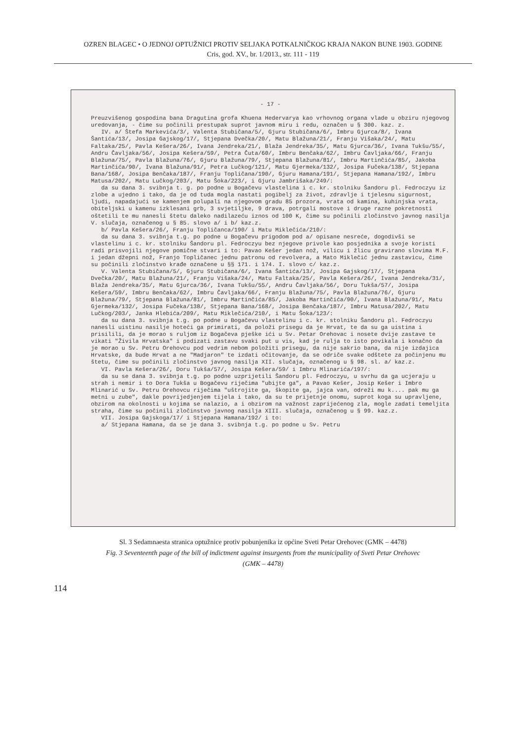OZREN BLAGEC • O JEDNOJ OPTUŽNICI PROTIV SELJAKA POTKALNIČKOG KRAJA NAKON BUNE 1903. GODINE
Cris, god. XV., br. 1/2013., str. 111 - 119
- 17 -
Preuzvišenog gospodina bana Dragutina grofa Khuena Hedervarya kao vrhovnog organa vlade u obziru njegovog uredovanja, - čime su počinili prestupak suprot javnom miru i redu, označen u § 300. kaz. z.
IV. a/ Štefa Markevića/3/, Valenta Stubičana/5/, Gjuru Stubičana/6/, Imbru Gjurca/8/, Ivana Šantića/13/, Josipa Gajskog/17/, Stjepana Dvečka/20/, Matu Blažuna/21/, Franju Višaka/24/, Matu Faltaka/25/, Pavla Kešera/26/, Ivana Jendreka/21/, Blaža Jendreka/35/, Matu Gjurca/36/, Ivana Tukšu/55/, Andru Čavljaka/56/, Josipa Kešera/59/, Petra Čuta/60/, Imbru Benčaka/62/, Imbru Čavljaka/66/, Franju Blažuna/75/, Pavla Blažuna/76/, Gjuru Blažuna/79/, Stjepana Blažuna/81/, Imbru Martinčića/85/, Jakoba Martinčića/90/, Ivana Blažuna/91/, Petra Lučkog/121/, Matu Gjermeka/132/, Josipa Fučeka/138/, Stjepana Bana/168/, Josipa Benčaka/187/, Franju Topličana/190/, Gjuru Hamana/191/, Stjepana Hamana/192/, Imbru Matusa/202/, Matu Lučkog/203/, Matu Šoka/223/, i Gjuru Jambrišaka/249/:
da su dana 3. svibnja t. g. po podne u Bogačevu vlastelina i c. kr. stolniku Šandoru pl. Fedroczyu iz zlobe a ujedno i tako, da je od tuda mogla nastati pogibelj za život, zdravlje i tjelesnu sigurnost, ljudi, napadajući se kamenjem polupali na njegovom gradu 85 prozora, vrata od kamina, kuhinjska vrata, obiteljski u kamenu izklesani grb, 3 svjetiljke, 9 drava, potrgali mostove i druge razne pokretnosti oštetili te mu nanesli štetu daleko nadilazeću iznos od 100 K, čime su počinili zločinstvo javnog nasilja V. slučaja, označenog u § 85. slovo a/ i b/ kaz.z.
b/ Pavla Kešera/26/, Franju Topličanca/190/ i Matu Miklečića/210/:
da su dana 3. svibnja t.g. po podne u Bogačevu prigodom pod a/ opisane nesreće, dogodivši se vlastelinu i c. kr. stolniku Šandoru pl. Fedroczyu bez njegove privole kao posjednika a svoje koristi radi prisvojili njegove pomične stvari i to: Pavao Kešer jedan nož, vilicu i žlicu gravirano slovima M.F. i jedan džepni nož, Franjo Topličanec jednu patronu od revolvera, a Mato Miklečić jednu zastavicu, čime su počinili zločinstvo krađe označene u §§ 171. i 174. I. slovo c/ kaz.z.
V. Valenta Stubičana/5/, Gjuru Stubičana/6/, Ivana Šantića/13/, Josipa Gajskog/17/, Stjepana Dvečka/20/, Matu Blažuna/21/, Franju Višaka/24/, Matu Faltaka/25/, Pavla Kešera/26/, Ivana Jendreka/31/, Blaža Jendreka/35/, Matu Gjurca/36/, Ivana Tukšu/55/, Andru Čavljaka/56/, Doru Tukša/57/, Josipa Kešera/59/, Imbru Benčaka/62/, Imbru Čavljaka/66/, Franju Blažuna/75/, Pavla Blažuna/76/, Gjuru Blažuna/79/, Stjepana Blažuna/81/, Imbru Martinčića/85/, Jakoba Martinčića/90/, Ivana Blažuna/91/, Matu Gjermeka/132/, Josipa Fučeka/138/, Stjepana Bana/168/, Josipa Benčaka/187/, Imbru Matusa/202/, Matu Lučkog/203/, Janka Hlebića/209/, Matu Miklečića/210/, i Matu Šoka/123/:
da su dana 3. svibnja t.g. po podne u Bogačevu vlastelinu i c. kr. stolniku Šandoru pl. Fedroczyu nanesli uistinu nasilje hoteći ga primirati, da položi prisegu da je Hrvat, te da su ga uistina i prisilili, da je morao s ruljom iz Bogačeva pješke ići u Sv. Petar Orehovac i nosete dvije zastave te vikati "Živila Hrvatska" i podizati zastavu svaki put u vis, kad je rulja to isto povikala i konačno da je morao u Sv. Petru Orehovcu pod vedrim nebom položiti prisegu, da nije sakrio bana, da nije izdajica Hrvatske, da bude Hrvat a ne "Madjaron" te izdati očitovanje, da se odriče svake odštete za počinjenu mu štetu, čime su počinili zločinstvo javnog nasilja XII. slučaja, označenog u § 98. sl. a/ kaz.z.
VI. Pavla Kešera/26/, Doru Tukša/57/, Josipa Kešera/59/ i Imbru Mlinarića/197/:
da su se dana 3. svibnja t.g. po podne uzprijetili Šandoru pl. Fedroczyu, u svrhu da ga ucjeraju u strah i nemir i to Dora Tukša u Bogačevu riječima "ubijte ga", a Pavao Kešer, Josip Kešer i Imbro Mlinarić u Sv. Petru Orehovcu riječima "uštrojite ga, škopite ga, jajca van, odreži mu k.... pak mu ga metni u zube", dakle povrijedjenjem tijela i tako, da su te prijetnje onomu, suprot koga su upravljene, obzirom na okolnosti u kojima se nalazio, a i obzirom na važnost zaprijećenog zla, mogle zadati temeljita straha, čime su počinili zločinstvo javnog nasilja XIII. slučaja, označenog u § 99. kaz.z.
VII. Josipa Gajskoga/17/ i Stjepana Hamana/192/ i to:
a/ Stjepana Hamana, da se je dana 3. svibnja t.g. po podne u Sv. Petru
Sl. 3 Sedamnaesta stranica optužnice protiv pobunjenika iz općine Sveti Petar Orehovec (GMK – 4478)
Fig. 3 Seventeenth page of the bill of indictment against insurgents from the municipality of Sveti Petar Orehovec
(GMK – 4478)
114